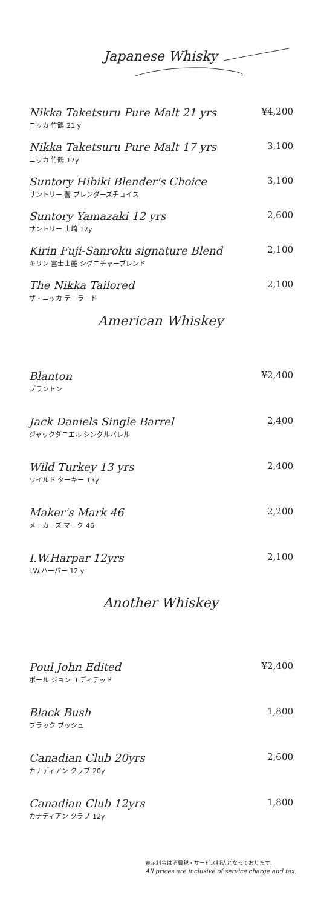Japanese Whisky
Nikka Taketsuru Pure Malt 21 yrs
ニッカ 竹鶴 21 y
¥4,200
Nikka Taketsuru Pure Malt 17 yrs
ニッカ 竹鶴 17y
3,100
Suntory Hibiki Blender's Choice
サントリー 響 ブレンダーズチョイス
3,100
Suntory Yamazaki 12 yrs
サントリー 山崎 12y
2,600
Kirin Fuji-Sanroku signature Blend
キリン 富士山麓 シグニチャーブレンド
2,100
The Nikka Tailored
ザ・ニッカ テーラード
2,100
American Whiskey
Blanton
ブラントン
¥2,400
Jack Daniels Single Barrel
ジャックダニエル シングルバレル
2,400
Wild Turkey 13 yrs
ワイルド ターキー 13y
2,400
Maker's Mark 46
メーカーズ マーク 46
2,200
I.W.Harpar 12yrs
I.W.ハーパー 12 y
2,100
Another Whiskey
Poul John Edited
ポール ジョン エディテッド
¥2,400
Black Bush
ブラック ブッシュ
1,800
Canadian Club 20yrs
カナディアン クラブ 20y
2,600
Canadian Club 12yrs
カナディアン クラブ 12y
1,800
表示料金は消費税・サービス料込となっております。
All prices are inclusive of service charge and tax.